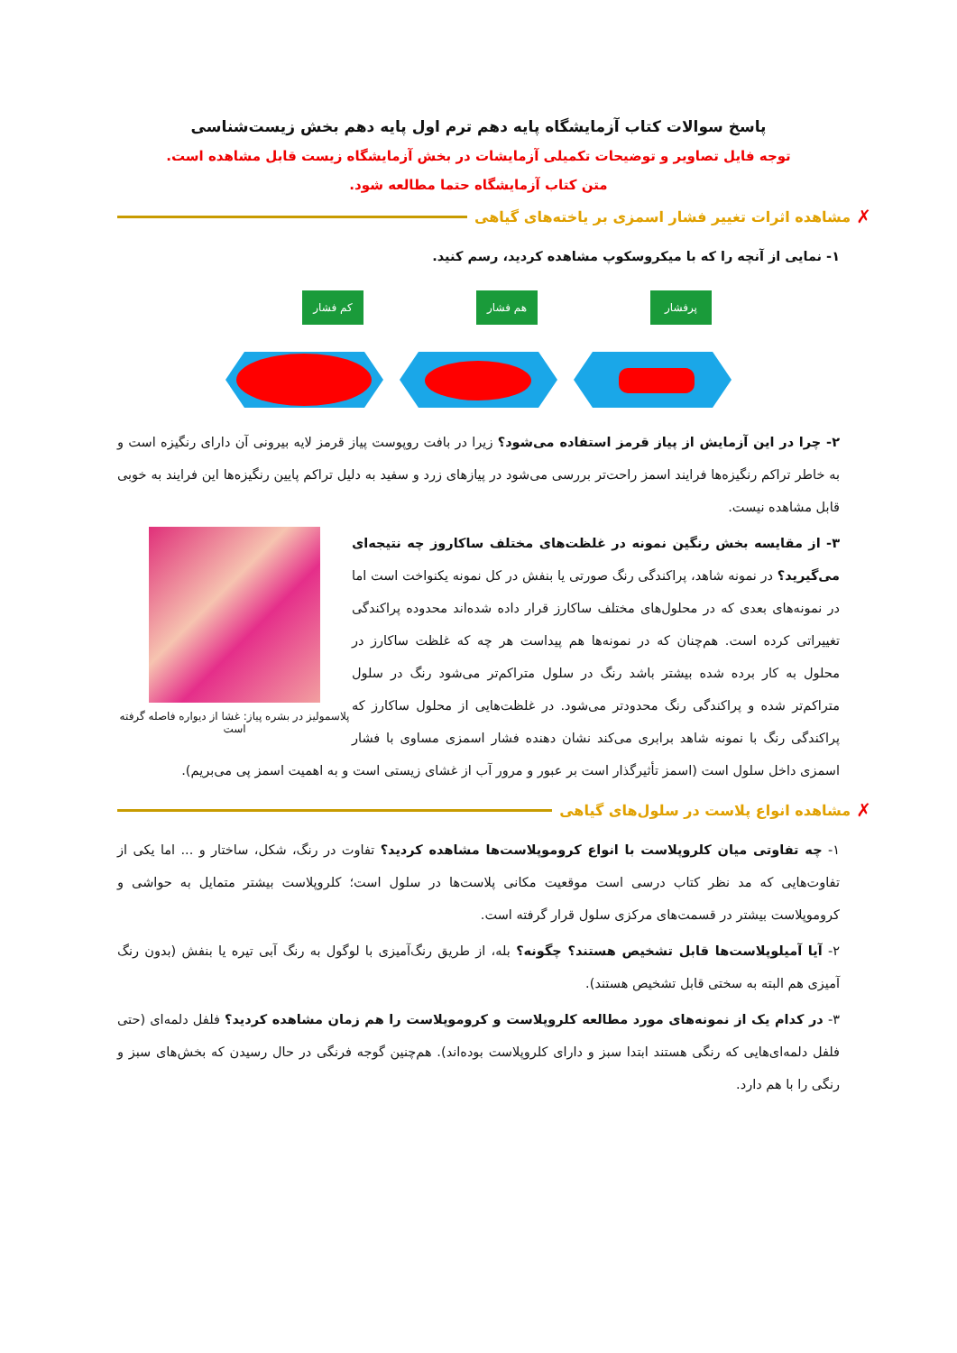پاسخ سوالات کتاب آزمایشگاه پایه دهم ترم اول پایه دهم بخش زیست‌شناسی
توجه فایل تصاویر و توضیحات تکمیلی آزمایشات در بخش آزمایشگاه زیست قابل مشاهده است.
متن کتاب آزمایشگاه حتما مطالعه شود.
✗ مشاهده اثرات تغییر فشار اسمزی بر یاخته‌های گیاهی
۱- نمایی از آنچه را که با میکروسکوپ مشاهده کردید، رسم کنید.
کم فشار
هم فشار
پرفشار
۲- چرا در این آزمایش از پیاز قرمز استفاده می‌شود؟ زیرا در بافت روپوست پیاز قرمز لایه بیرونی آن دارای رنگیزه است و به خاطر تراکم رنگیزه‌ها فرایند اسمز راحت‌تر بررسی می‌شود در پیازهای زرد و سفید به دلیل تراکم پایین رنگیزه‌ها این فرایند به خوبی قابل مشاهده نیست.
پلاسمولیز در بشره پیاز: غشا از دیواره فاصله گرفته است
۳- از مقایسه بخش رنگین نمونه در غلظت‌های مختلف ساکاروز چه نتیجه‌ای می‌گیرید؟ در نمونه شاهد، پراکندگی رنگ صورتی یا بنفش در کل نمونه یکنواخت است اما در نمونه‌های بعدی که در محلول‌های مختلف ساکارز قرار داده شده‌اند محدوده پراکندگی تغییراتی کرده است. هم‌چنان که در نمونه‌ها هم پیداست هر چه که غلظت ساکارز در محلول به کار برده شده بیشتر باشد رنگ در سلول متراکم‌تر می‌شود رنگ در سلول متراکم‌تر شده و پراکندگی رنگ محدودتر می‌شود. در غلظت‌هایی از محلول ساکارز که پراکندگی رنگ با نمونه شاهد برابری می‌کند نشان دهنده فشار اسمزی مساوی با فشار اسمزی داخل سلول است (اسمز تأثیرگذار است بر عبور و مرور آب از غشای زیستی است و به اهمیت اسمز پی می‌بریم).
✗ مشاهده انواع پلاست در سلول‌های گیاهی
۱- چه تفاوتی میان کلروپلاست با انواع کروموپلاست‌ها مشاهده کردید؟ تفاوت در رنگ، شکل، ساختار و ... اما یکی از تفاوت‌هایی که مد نظر کتاب درسی است موقعیت مکانی پلاست‌ها در سلول است؛ کلروپلاست بیشتر متمایل به حواشی و کروموپلاست بیشتر در قسمت‌های مرکزی سلول قرار گرفته است.
۲- آیا آمیلوپلاست‌ها قابل تشخیص هستند؟ چگونه؟ بله، از طریق رنگ‌آمیزی با لوگول به رنگ آبی تیره یا بنفش (بدون رنگ آمیزی هم البته به سختی قابل تشخیص هستند).
۳- در کدام یک از نمونه‌های مورد مطالعه کلروپلاست و کروموپلاست را هم زمان مشاهده کردید؟ فلفل دلمه‌ای (حتی فلفل دلمه‌ای‌هایی که رنگی هستند ابتدا سبز و دارای کلروپلاست بوده‌اند). هم‌چنین گوجه فرنگی در حال رسیدن که بخش‌های سبز و رنگی را با هم دارد.